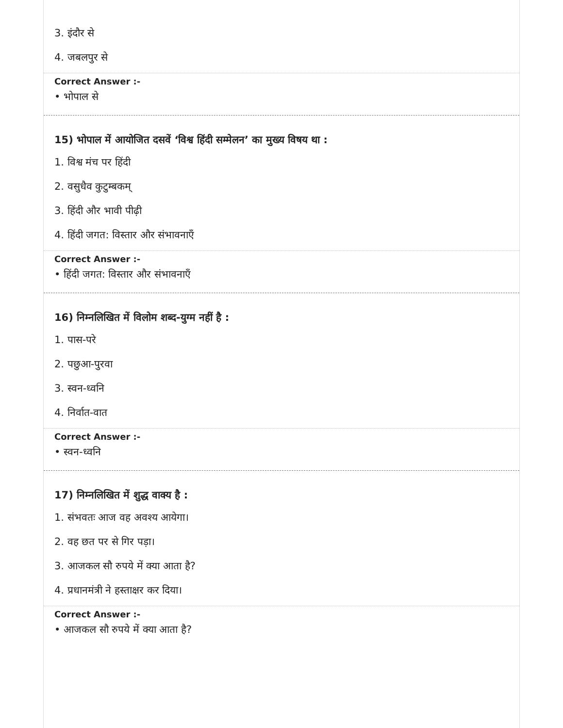3. इंदौर से
4. जबलपुर से
Correct Answer :-
• भोपाल से
15) भोपाल में आयोजित दसवें ‘विश्व हिंदी सम्मेलन’ का मुख्य विषय था :
1. विश्व मंच पर हिंदी
2. वसुधैव कुटुम्बकम्
3. हिंदी और भावी पीढ़ी
4. हिंदी जगत: विस्तार और संभावनाएँ
Correct Answer :-
• हिंदी जगत: विस्तार और संभावनाएँ
16) निम्नलिखित में विलोम शब्द-युग्म नहीं है :
1. पास-परे
2. पछुआ-पुरवा
3. स्वन-ध्वनि
4. निर्वात-वात
Correct Answer :-
• स्वन-ध्वनि
17) निम्नलिखित में शुद्ध वाक्य है :
1. संभवतः आज वह अवश्य आयेगा।
2. वह छत पर से गिर पड़ा।
3. आजकल सौ रुपये में क्या आता है?
4. प्रधानमंत्री ने हस्ताक्षर कर दिया।
Correct Answer :-
• आजकल सौ रुपये में क्या आता है?